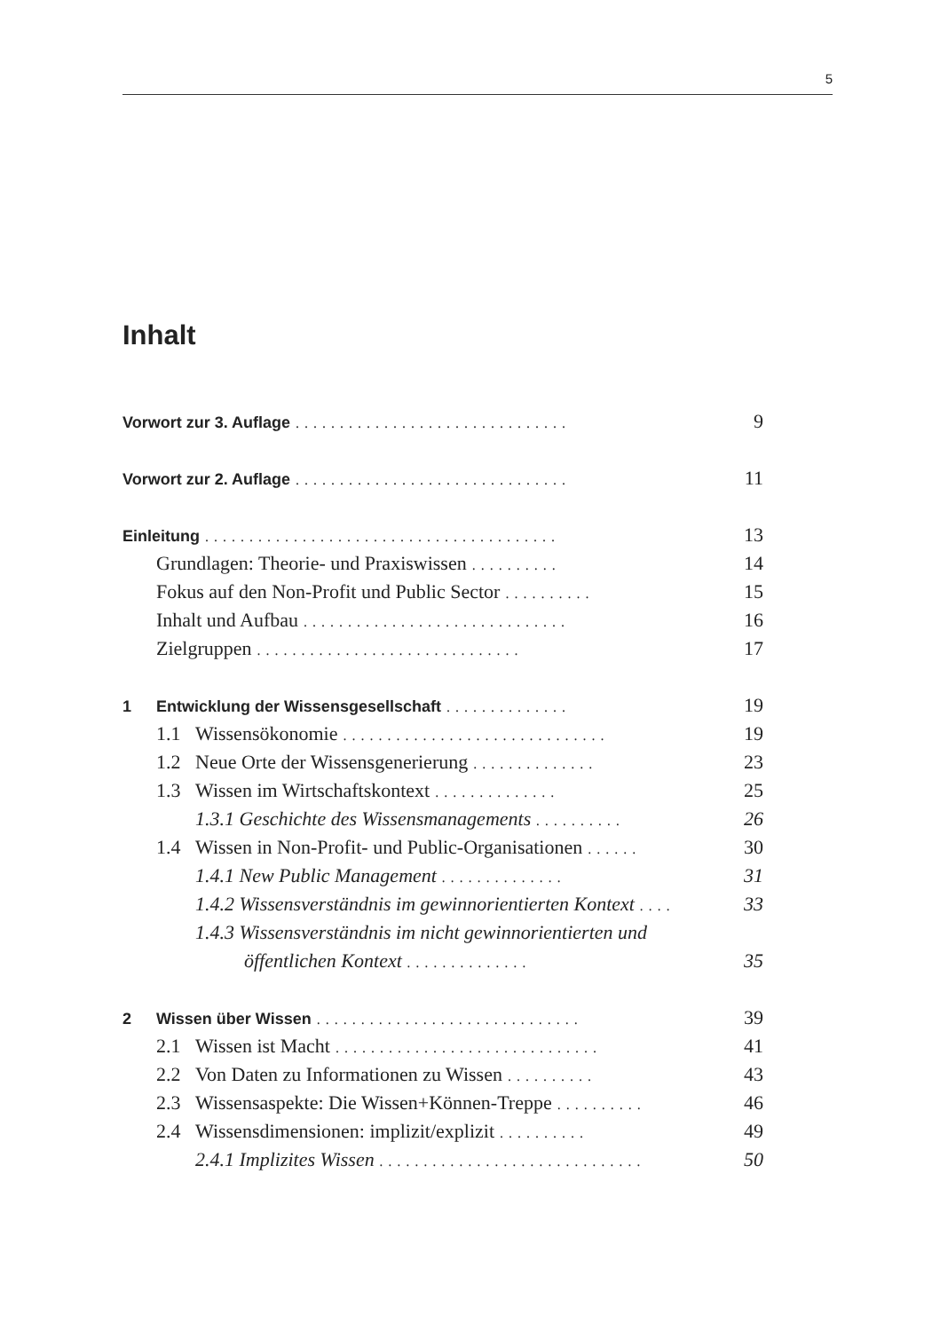5
Inhalt
Vorwort zur 3. Auflage............................... 9
Vorwort zur 2. Auflage............................... 11
Einleitung........................................ 13
Grundlagen: Theorie- und Praxiswissen.......... 14
Fokus auf den Non-Profit und Public Sector.......... 15
Inhalt und Aufbau.............................. 16
Zielgruppen.............................. 17
1 Entwicklung der Wissensgesellschaft.............. 19
1.1 Wissensökonomie.............................. 19
1.2 Neue Orte der Wissensgenerierung.............. 23
1.3 Wissen im Wirtschaftskontext.............. 25
1.3.1 Geschichte des Wissensmanagements.......... 26
1.4 Wissen in Non-Profit- und Public-Organisationen...... 30
1.4.1 New Public Management.............. 31
1.4.2 Wissensverständnis im gewinnorientierten Kontext.... 33
1.4.3 Wissensverständnis im nicht gewinnorientierten und
öffentlichen Kontext.............. 35
2 Wissen über Wissen.............................. 39
2.1 Wissen ist Macht.............................. 41
2.2 Von Daten zu Informationen zu Wissen.......... 43
2.3 Wissensaspekte: Die Wissen+Können-Treppe.......... 46
2.4 Wissensdimensionen: implizit/explizit.......... 49
2.4.1 Implizites Wissen.............................. 50